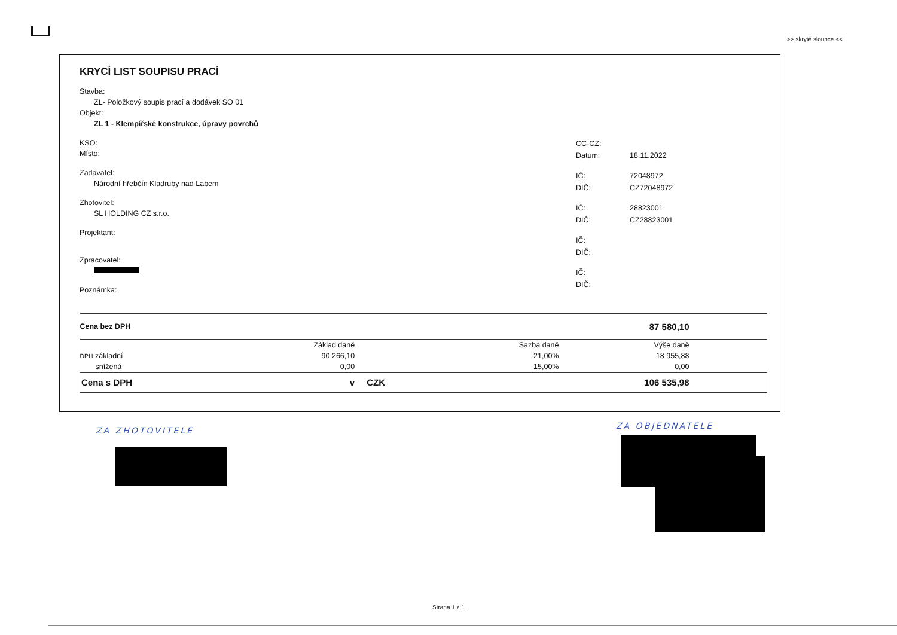>> skryté sloupce <<
KRYCÍ LIST SOUPISU PRACÍ
Stavba:
ZL- Položkový soupis prací a dodávek SO 01
Objekt:
ZL 1 - Klempířské konstrukce, úpravy povrchů
KSO:
Místo:
Zadavatel:
Národní hřebčín Kladruby nad Labem
Zhotovitel:
SL HOLDING CZ s.r.o.
Projektant:
Zpracovatel:
Poznámka:
CC-CZ:
Datum: 18.11.2022
IČ: 72048972
DIČ: CZ72048972
IČ: 28823001
DIČ: CZ28823001
IČ:
DIČ:
IČ:
DIČ:
| Cena bez DPH | | | | 87 580,10 | |
| | Základ daně | | Sazba daně | Výše daně | |
| DPH základní | 90 266,10 | | 21,00% | 18 955,88 | |
| snížená | 0,00 | | 15,00% | 0,00 | |
| Cena s DPH | v | CZK | | 106 535,98 | |
ZA ZHOTOVITELE ZA OBJEDNATELE
Strana 1 z 1